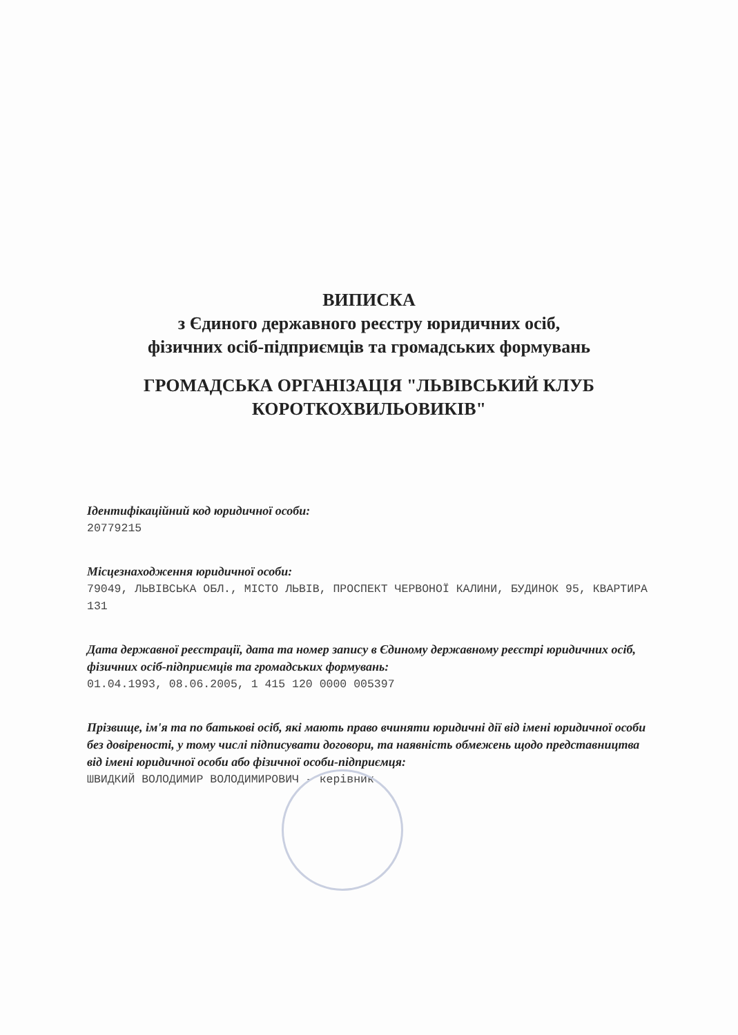ВИПИСКА
з Єдиного державного реєстру юридичних осіб,
фізичних осіб-підприємців та громадських формувань
ГРОМАДСЬКА ОРГАНІЗАЦІЯ "ЛЬВІВСЬКИЙ КЛУБ
КОРОТКОХВИЛЬОВИКІВ"
Ідентифікаційний код юридичної особи:
20779215
Місцезнаходження юридичної особи:
79049, ЛЬВІВСЬКА ОБЛ., МІСТО ЛЬВІВ, ПРОСПЕКТ ЧЕРВОНОЇ КАЛИНИ, БУДИНОК 95, КВАРТИРА 131
Дата державної реєстрації, дата та номер запису в Єдиному державному реєстрі юридичних осіб, фізичних осіб-підприємців та громадських формувань:
01.04.1993, 08.06.2005, 1 415 120 0000 005397
Прізвище, ім'я та по батькові осіб, які мають право вчиняти юридичні дії від імені юридичної особи без довіреності, у тому числі підписувати договори, та наявність обмежень щодо представництва від імені юридичної особи або фізичної особи-підприємця:
ШВИДКИЙ ВОЛОДИМИР ВОЛОДИМИРОВИЧ - керівник